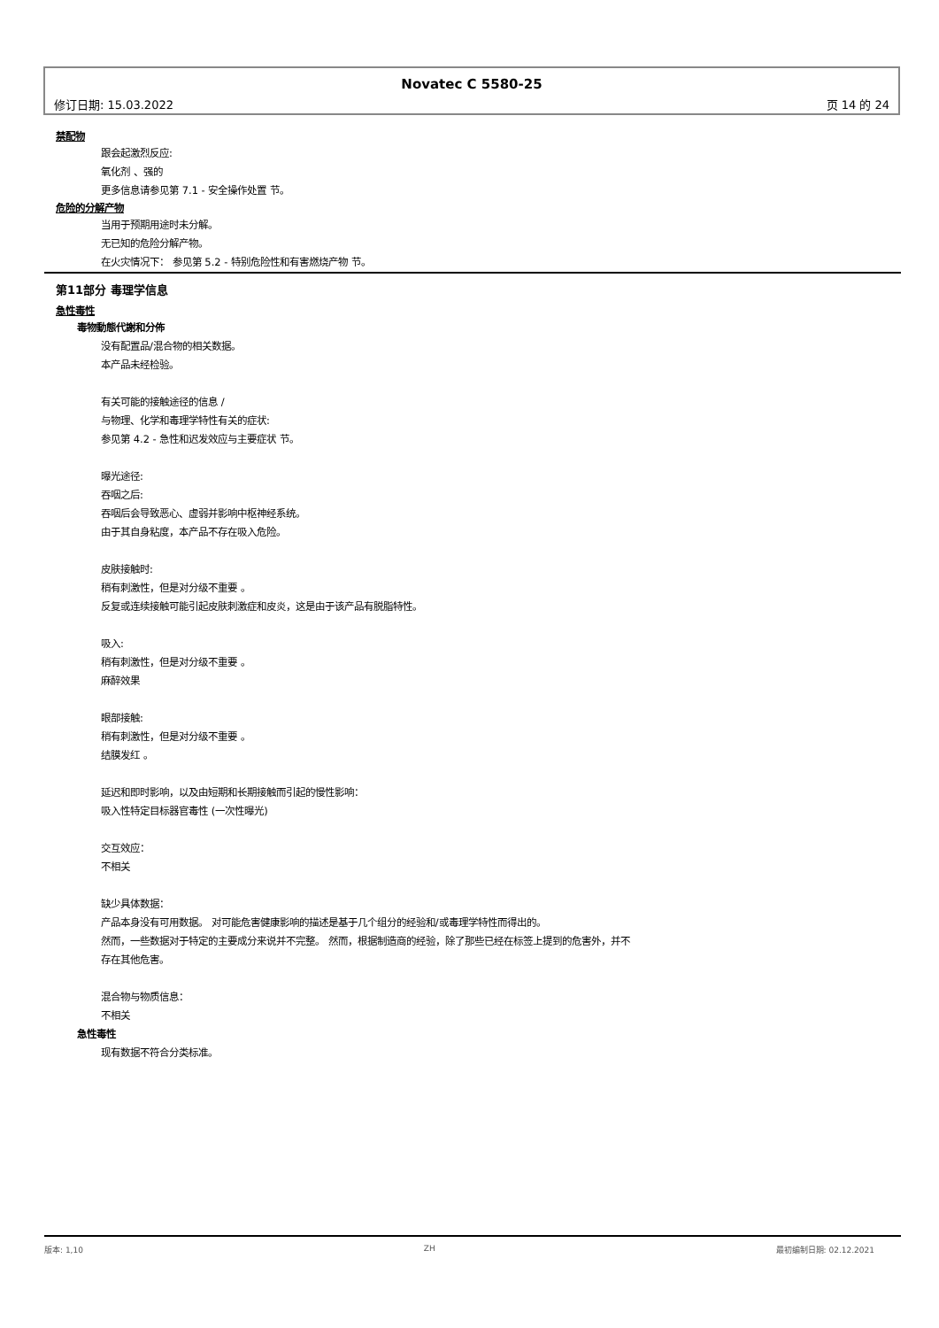Novatec C 5580-25
修订日期: 15.03.2022 页 14 的 24
禁配物
跟会起激烈反应:
氧化剂 、强的
更多信息请参见第 7.1 - 安全操作处置 节。
危险的分解产物
当用于预期用途时未分解。
无已知的危险分解产物。
在火灾情况下： 参见第 5.2 - 特别危险性和有害燃烧产物 节。
第11部分 毒理学信息
急性毒性
毒物動態代謝和分佈
没有配置品/混合物的相关数据。
本产品未经检验。
有关可能的接触途径的信息 /
与物理、化学和毒理学特性有关的症状:
参见第 4.2 - 急性和迟发效应与主要症状 节。
曝光途径:
吞咽之后:
吞咽后会导致恶心、虚弱并影响中枢神经系统。
由于其自身粘度，本产品不存在吸入危险。
皮肤接触时:
稍有刺激性，但是对分级不重要 。
反复或连续接触可能引起皮肤刺激症和皮炎，这是由于该产品有脱脂特性。
吸入:
稍有刺激性，但是对分级不重要 。
麻醉效果
眼部接触:
稍有刺激性，但是对分级不重要 。
结膜发红 。
延迟和即时影响，以及由短期和长期接触而引起的慢性影响：
吸入性特定目标器官毒性 (一次性曝光)
交互效应：
不相关
缺少具体数据：
产品本身没有可用数据。 对可能危害健康影响的描述是基于几个组分的经验和/或毒理学特性而得出的。
然而，一些数据对于特定的主要成分来说并不完整。 然而，根据制造商的经验，除了那些已经在标签上提到的危害外，并不
存在其他危害。
混合物与物质信息：
不相关
急性毒性
现有数据不符合分类标准。
版本: 1,10 ZH 最初编制日期: 02.12.2021